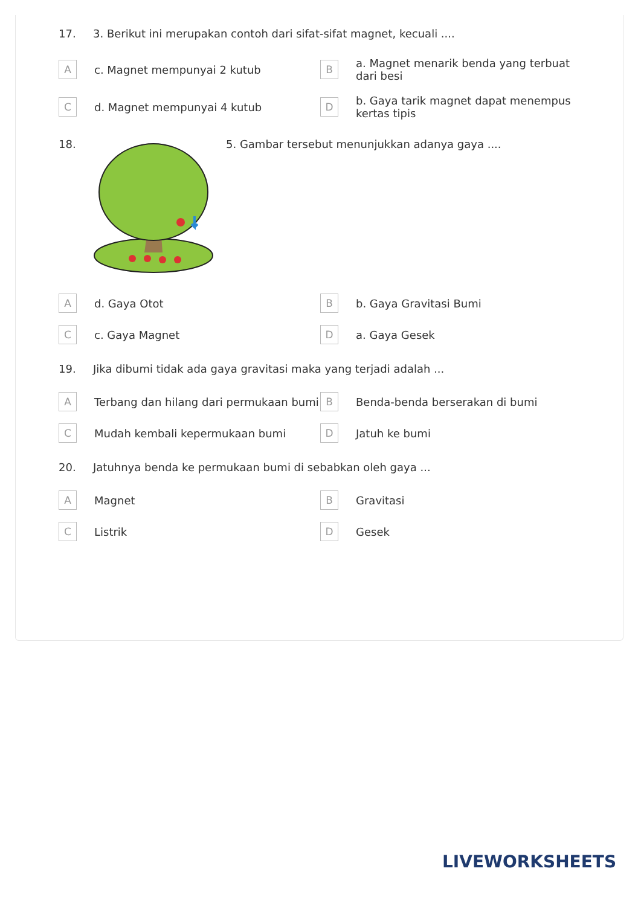17. 3. Berikut ini merupakan contoh dari sifat-sifat magnet, kecuali ....
Ac. Magnet mempunyai 2 kutub
Ba. Magnet menarik benda yang terbuat dari besi
Cd. Magnet mempunyai 4 kutub
Db. Gaya tarik magnet dapat menempus kertas tipis
18. 5. Gambar tersebut menunjukkan adanya gaya ....
Ad. Gaya Otot
Bb. Gaya Gravitasi Bumi
Cc. Gaya Magnet
Da. Gaya Gesek
19. Jika dibumi tidak ada gaya gravitasi maka yang terjadi adalah ...
A Terbang dan hilang dari permukaan bumi
B Benda-benda berserakan di bumi
C Mudah kembali kepermukaan bumi
D Jatuh ke bumi
20. Jatuhnya benda ke permukaan bumi di sebabkan oleh gaya ...
A Magnet
B Gravitasi
C Listrik
D Gesek
LIVEWORKSHEETS